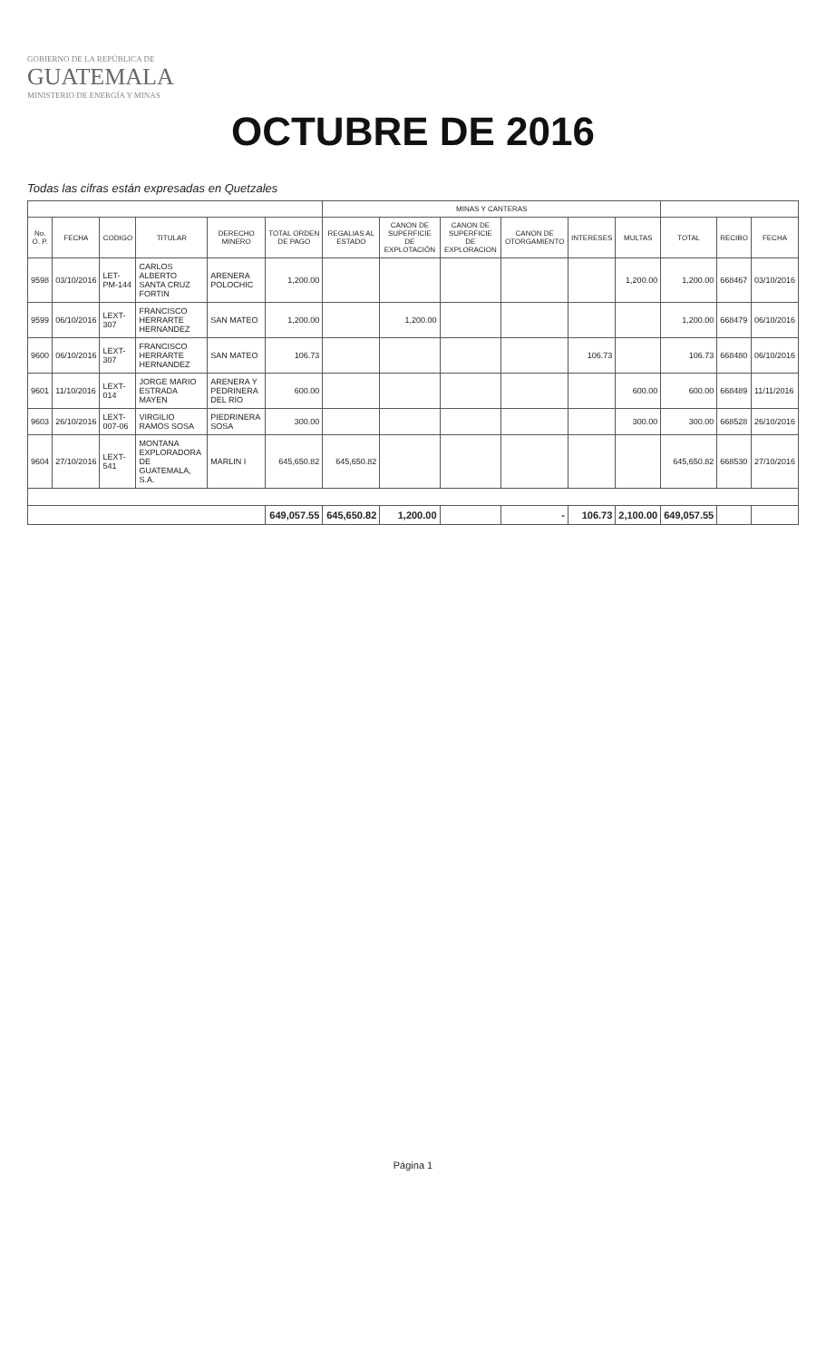GOBIERNO DE LA REPÚBLICA DE
GUATEMALA
MINISTERIO DE ENERGÍA Y MINAS
OCTUBRE DE 2016
Todas las cifras están expresadas en Quetzales
| | | | | | | MINAS Y CANTERAS | | | | | | | | |
| --- | --- | --- | --- | --- | --- | --- | --- | --- | --- | --- | --- | --- | --- | --- |
| No. O. P. | FECHA | CODIGO | TITULAR | DERECHO MINERO | TOTAL ORDEN DE PAGO | REGALIAS AL ESTADO | CANON DE SUPERFICIE DE EXPLOTACIÓN | CANON DE SUPERFICIE DE EXPLORACION | CANON DE OTORGAMIENTO | INTERESES | MULTAS | TOTAL | RECIBO | FECHA |
| 9598 | 03/10/2016 | LET-PM-144 | CARLOS ALBERTO SANTA CRUZ FORTIN | ARENERA POLOCHIC | 1,200.00 | | | | | | 1,200.00 | 1,200.00 | 668467 | 03/10/2016 |
| 9599 | 06/10/2016 | LEXT-307 | FRANCISCO HERRARTE HERNANDEZ | SAN MATEO | 1,200.00 | | 1,200.00 | | | | | 1,200.00 | 668479 | 06/10/2016 |
| 9600 | 06/10/2016 | LEXT-307 | FRANCISCO HERRARTE HERNANDEZ | SAN MATEO | 106.73 | | | | | 106.73 | | 106.73 | 668480 | 06/10/2016 |
| 9601 | 11/10/2016 | LEXT-014 | JORGE MARIO ESTRADA MAYEN | ARENERA Y PEDRINERA DEL RIO | 600.00 | | | | | | 600.00 | 600.00 | 668489 | 11/11/2016 |
| 9603 | 26/10/2016 | LEXT-007-06 | VIRGILIO RAMOS SOSA | PIEDRINERA SOSA | 300.00 | | | | | | 300.00 | 300.00 | 668528 | 26/10/2016 |
| 9604 | 27/10/2016 | LEXT-541 | MONTANA EXPLORADORA DE GUATEMALA, S.A. | MARLIN I | 645,650.82 | 645,650.82 | | | | | | 645,650.82 | 668530 | 27/10/2016 |
| | | | | | 649,057.55 | 645,650.82 | 1,200.00 | | - | 106.73 | 2,100.00 | 649,057.55 | | |
Página 1